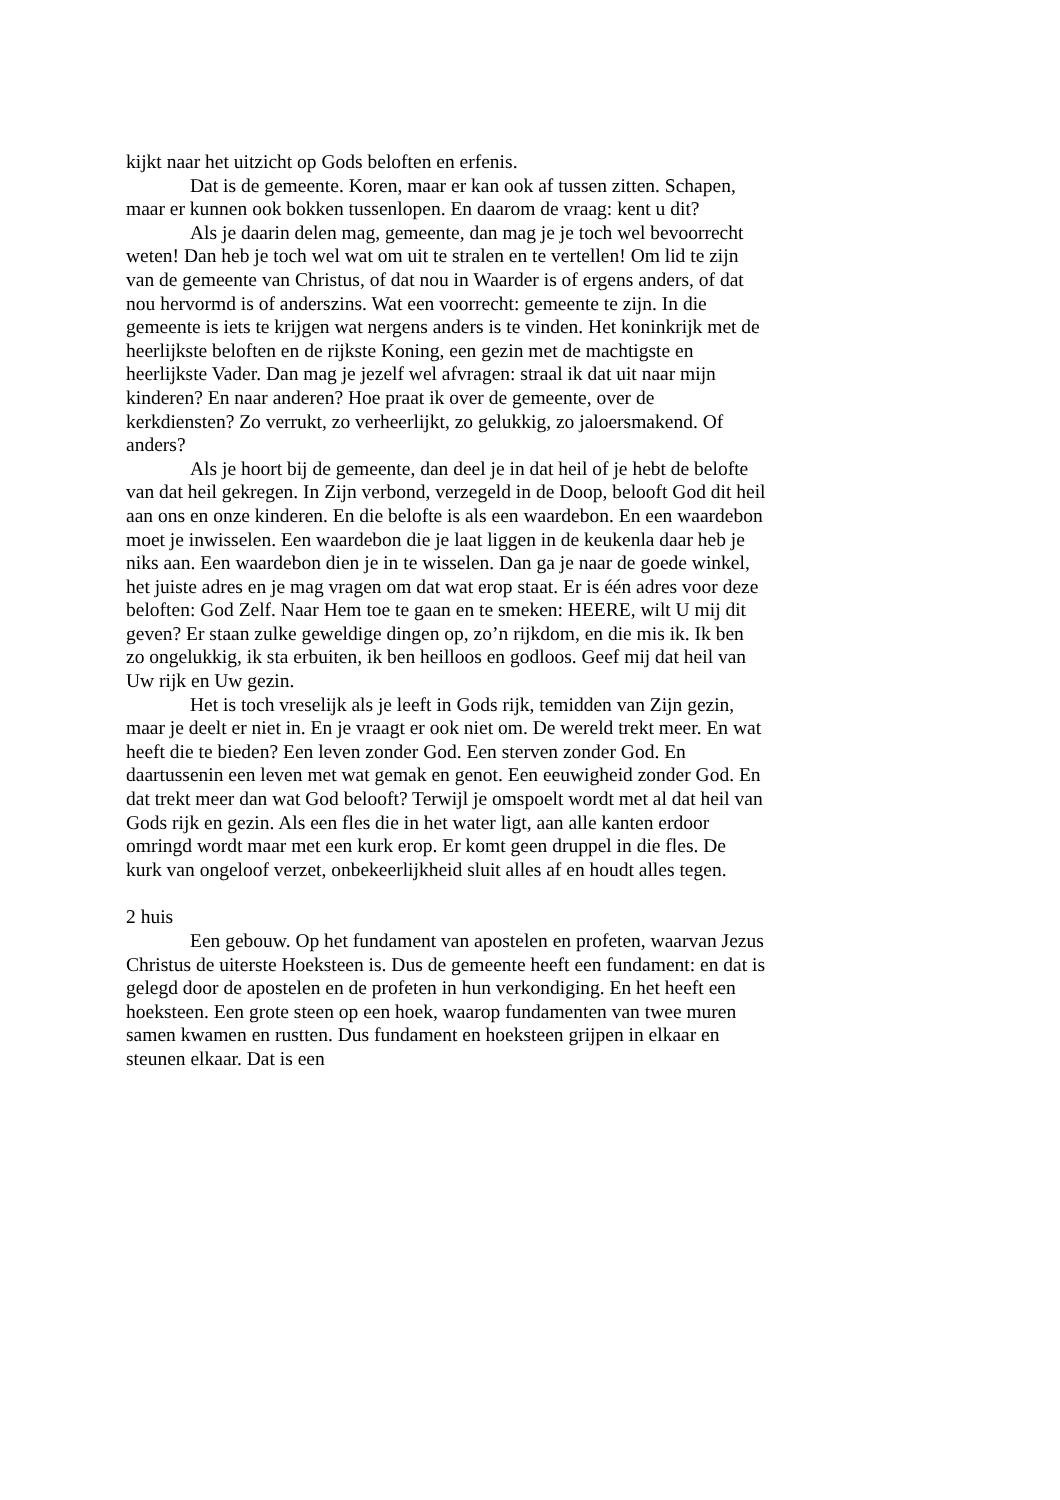kijkt naar het uitzicht op Gods beloften en erfenis.
Dat is de gemeente. Koren, maar er kan ook af tussen zitten. Schapen, maar er kunnen ook bokken tussenlopen. En daarom de vraag: kent u dit?
Als je daarin delen mag, gemeente, dan mag je je toch wel bevoorrecht weten! Dan heb je toch wel wat om uit te stralen en te vertellen! Om lid te zijn van de gemeente van Christus, of dat nou in Waarder is of ergens anders, of dat nou hervormd is of anderszins. Wat een voorrecht: gemeente te zijn. In die gemeente is iets te krijgen wat nergens anders is te vinden. Het koninkrijk met de heerlijkste beloften en de rijkste Koning, een gezin met de machtigste en heerlijkste Vader. Dan mag je jezelf wel afvragen: straal ik dat uit naar mijn kinderen? En naar anderen? Hoe praat ik over de gemeente, over de kerkdiensten? Zo verrukt, zo verheerlijkt, zo gelukkig, zo jaloersmakend. Of anders?
Als je hoort bij de gemeente, dan deel je in dat heil of je hebt de belofte van dat heil gekregen. In Zijn verbond, verzegeld in de Doop, belooft God dit heil aan ons en onze kinderen. En die belofte is als een waardebon. En een waardebon moet je inwisselen. Een waardebon die je laat liggen in de keukenla daar heb je niks aan. Een waardebon dien je in te wisselen. Dan ga je naar de goede winkel, het juiste adres en je mag vragen om dat wat erop staat. Er is één adres voor deze beloften: God Zelf. Naar Hem toe te gaan en te smeken: HEERE, wilt U mij dit geven? Er staan zulke geweldige dingen op, zo’n rijkdom, en die mis ik. Ik ben zo ongelukkig, ik sta erbuiten, ik ben heilloos en godloos. Geef mij dat heil van Uw rijk en Uw gezin.
Het is toch vreselijk als je leeft in Gods rijk, temidden van Zijn gezin, maar je deelt er niet in. En je vraagt er ook niet om. De wereld trekt meer. En wat heeft die te bieden? Een leven zonder God. Een sterven zonder God. En daartussenin een leven met wat gemak en genot. Een eeuwigheid zonder God. En dat trekt meer dan wat God belooft? Terwijl je omspoelt wordt met al dat heil van Gods rijk en gezin. Als een fles die in het water ligt, aan alle kanten erdoor omringd wordt maar met een kurk erop. Er komt geen druppel in die fles. De kurk van ongeloof verzet, onbekeerlijkheid sluit alles af en houdt alles tegen.
2 huis
Een gebouw. Op het fundament van apostelen en profeten, waarvan Jezus Christus de uiterste Hoeksteen is. Dus de gemeente heeft een fundament: en dat is gelegd door de apostelen en de profeten in hun verkondiging. En het heeft een hoeksteen. Een grote steen op een hoek, waarop fundamenten van twee muren samen kwamen en rustten. Dus fundament en hoeksteen grijpen in elkaar en steunen elkaar. Dat is een